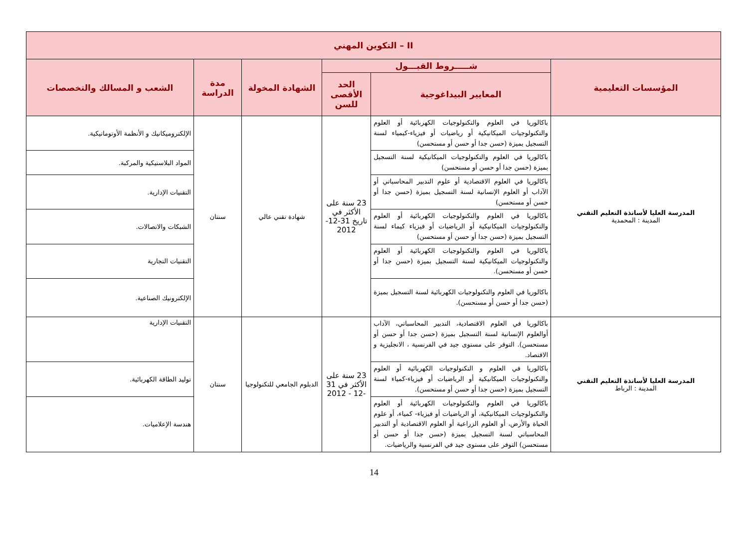| II – التكوين المهني | | | | | |
| --- | --- | --- | --- | --- | --- |
| المؤسسات التعليمية | شـــــروط القبـــول | | الشهادة المخولة | مدة الدراسة | الشعب و المسالك والتخصصات |
| | المعايير البيداغوجية | الحد الأقصى للسن | | | |
| المدرسة العليا لأساتذة التعليم التقني المدينة : المحمدية | باكالوريا في العلوم والتكنولوجيات الكهربائية أو العلوم والتكنولوجيات الميكانيكية أو رياضيات أو فيزياء-كيمياء لسنة التسجيل بميزة (حسن جدا أو حسن أو مستحسن) | 23 سنة على الأكثر في تاريخ 31-12-2012 | شهادة تقني عالي | سنتان | الإلكتروميكانيك و الأنظمة الأوتوماتيكية. |
| | باكالوريا في العلوم والتكنولوجيات الميكانيكية لسنة التسجيل بميزة (حسن جدا أو حسن أو مستحسن) | | | | المواد البلاستيكية والمركبة. |
| | باكالوريا في العلوم الاقتصادية أو علوم التدبير المحاسباتي أو الآداب أو العلوم الإنسانية لسنة التسجيل بميزة (حسن جدا أو حسن أو مستحسن) | | | | التقنيات الإدارية. |
| | باكالوريا في العلوم والتكنولوجيات الكهربائية أو العلوم والتكنولوجيات الميكانيكية أو الرياضيات أو فيزياء كيماء لسنة التسجيل بميزة (حسن جدا أو حسن أو مستحسن) | | | | الشبكات والاتصالات. |
| | باكالوريا في العلوم والتكنولوجيات الكهربائية أو العلوم والتكنولوجيات الميكانيكية لسنة التسجيل بميزة (حسن جدا أو حسن أو مستحسن). | | | | التقنيات التجارية |
| | باكالوريا في العلوم والتكنولوجيات الكهربائية لسنة التسجيل بميزة (حسن جدا أو حسن أو مستحسن). | | | | الإلكترونيك الصناعية. |
| المدرسة العليا لأساتذة التعليم التقني المدينة : الرباط | باكالوريا في العلوم الاقتصادية، التدبير المحاسباتي، الآداب أوالعلوم الإنسانية لسنة التسجيل بميزة (حسن جدا أو حسن أو مستحسن). التوفر على مستوى جيد في الفرنسية ، الانجليزية و الاقتصاد. | 23 سنة على الأكثر في 31 -12 - 2012 | الدبلوم الجامعي للتكنولوجيا | سنتان | التقنيات الإدارية |
| | باكالوريا في العلوم و التكنولوجيات الكهربائية أو العلوم والتكنولوجيات الميكانيكية أو الرياضيات أو فيزياء-كمياء لسنة التسجيل بميزة (حسن جدا أو حسن أو مستحسن). | | | | توليد الطاقة الكهربائية. |
| | باكالوريا في العلوم والتكنولوجيات الكهربائية أو العلوم والتكنولوجيات الميكانيكية، أو الرياضيات أو فيزياء- كمياء، أو علوم الحياة والأرض، أو العلوم الزراعية أو العلوم الاقتصادية أو التدبير المحاسباتي لسنة التسجيل بميزة (حسن جدا أو حسن أو مستحسن) التوفر على مستوى جيد في الفرنسية والرياضيات. | | | | هندسة الإعلاميات. |
14